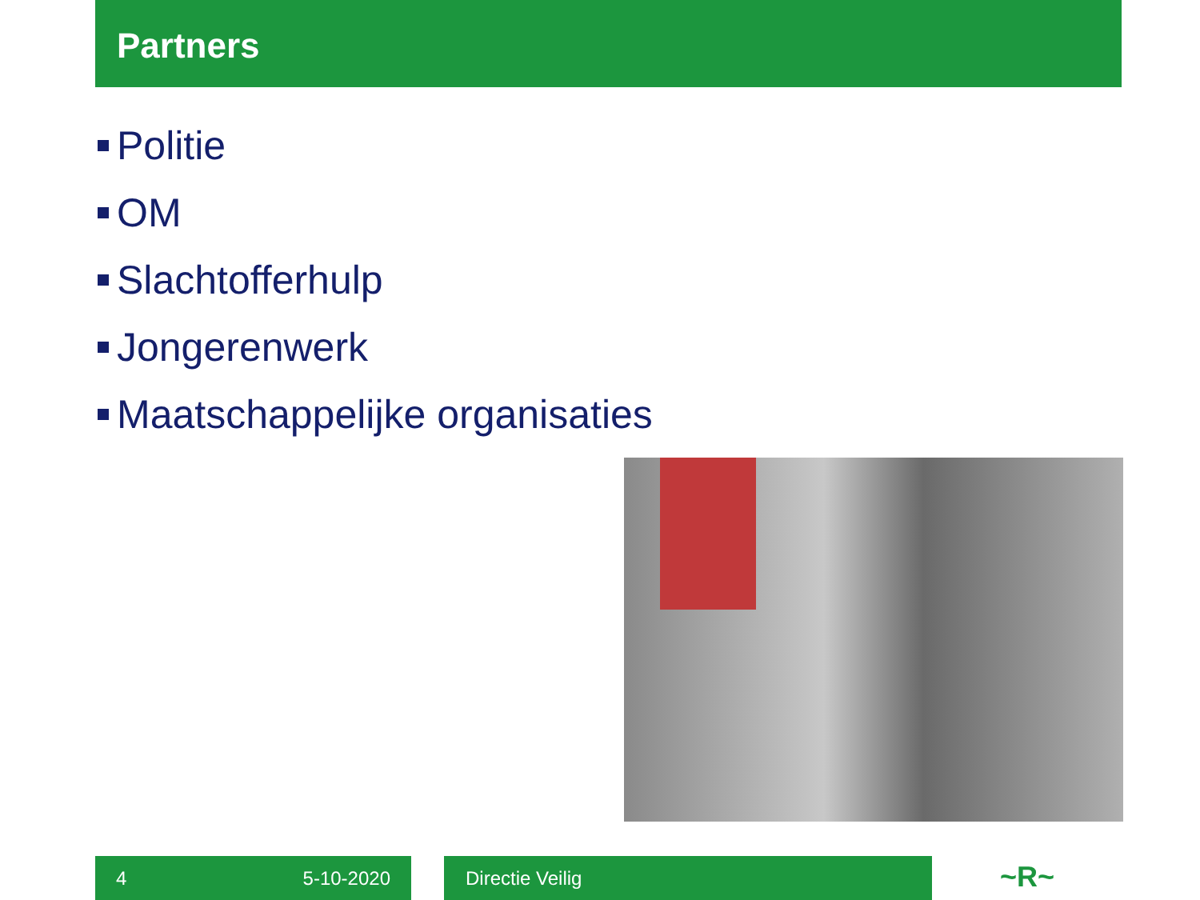Partners
Politie
OM
Slachtofferhulp
Jongerenwerk
Maatschappelijke organisaties
4 5-10-2020 Directie Veilig ~R~